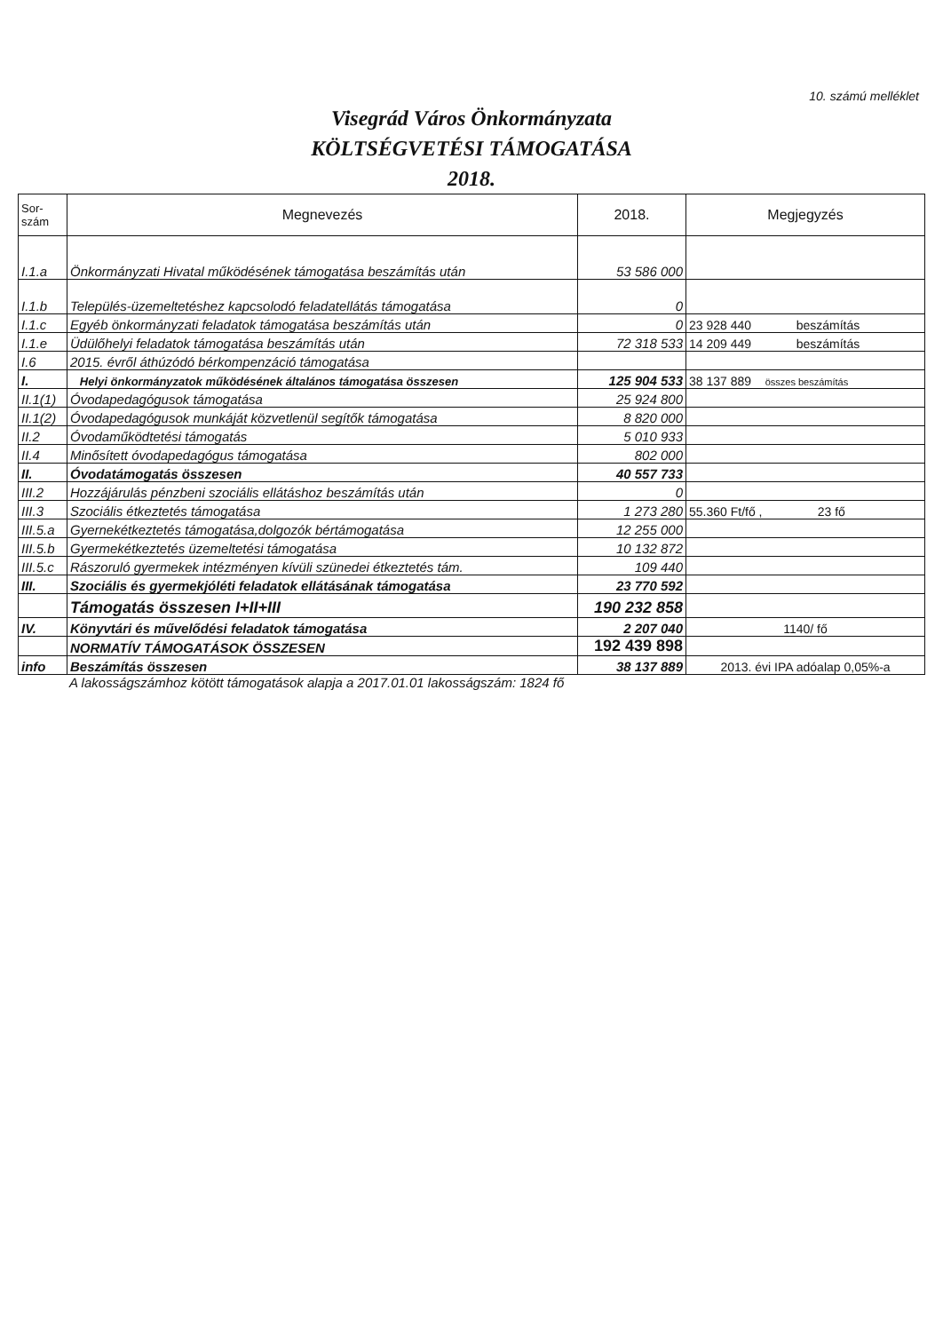10. számú melléklet
Visegrád Város Önkormányzata
KÖLTSÉGVETÉSI TÁMOGATÁSA
2018.
| Sor- szám | Megnevezés | 2018. | Megjegyzés |
| --- | --- | --- | --- |
| I.1.a | Önkormányzati Hivatal működésének támogatása beszámítás után | 53 586 000 | |
| I.1.b | Település-üzemeltetéshez kapcsolodó feladatellátás támogatása | 0 | |
| I.1.c | Egyéb önkormányzati feladatok támogatása beszámítás után | 0 | 23 928 440 beszámítás |
| I.1.e | Üdülőhelyi feladatok támogatása beszámítás után | 72 318 533 | 14 209 449 beszámítás |
| I.6 | 2015. évről áthúzódó bérkompenzáció támogatása | | |
| I. | Helyi önkormányzatok működésének általános támogatása összesen | 125 904 533 | 38 137 889 összes beszámítás |
| II.1(1) | Óvodapedagógusok támogatása | 25 924 800 | |
| II.1(2) | Óvodapedagógusok munkáját közvetlenül segítők támogatása | 8 820 000 | |
| II.2 | Óvodaműködtetési támogatás | 5 010 933 | |
| II.4 | Minősített óvodapedagógus támogatása | 802 000 | |
| II. | Óvodatámogatás összesen | 40 557 733 | |
| III.2 | Hozzájárulás pénzbeni szociális ellátáshoz beszámítás után | 0 | |
| III.3 | Szociális étkeztetés támogatása | 1 273 280 | 55.360 Ft/fő , 23 fő |
| III.5.a | Gyernekétkeztetés támogatása,dolgozók bértámogatása | 12 255 000 | |
| III.5.b | Gyermekétkeztetés üzemeltetési támogatása | 10 132 872 | |
| III.5.c | Rászoruló gyermekek intézményen kívüli szünedei étkeztetés tám. | 109 440 | |
| III. | Szociális és gyermekjóléti feladatok ellátásának támogatása | 23 770 592 | |
| | Támogatás összesen I+II+III | 190 232 858 | |
| IV. | Könyvtári és művelődési feladatok támogatása | 2 207 040 | 1140/ fő |
| | NORMATÍV TÁMOGATÁSOK ÖSSZESEN | 192 439 898 | |
| info | Beszámítás összesen | 38 137 889 | 2013. évi IPA adóalap 0,05%-a |
A lakosságszámhoz kötött támogatások alapja a 2017.01.01 lakosságszám: 1824 fő